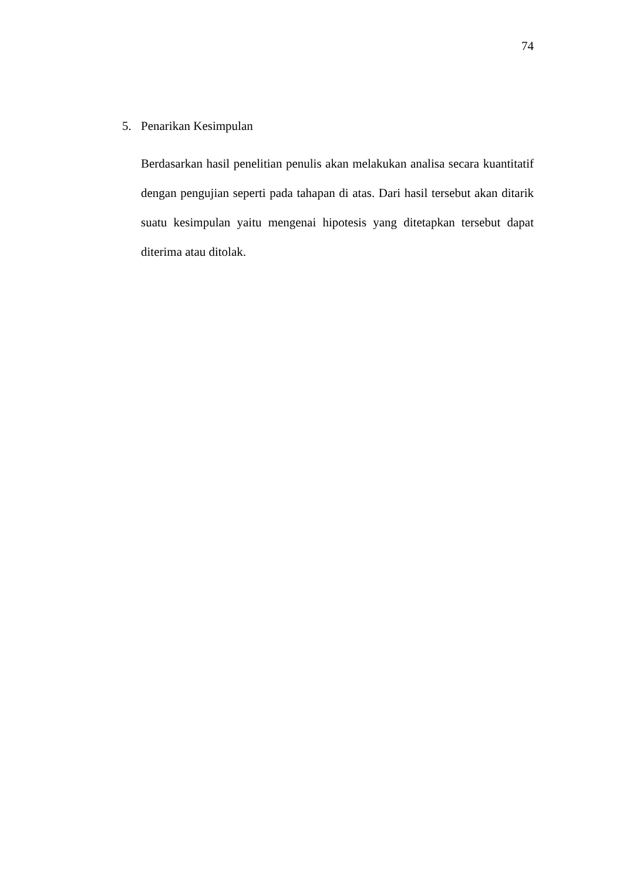74
5. Penarikan Kesimpulan
Berdasarkan hasil penelitian penulis akan melakukan analisa secara kuantitatif dengan pengujian seperti pada tahapan di atas. Dari hasil tersebut akan ditarik suatu kesimpulan yaitu mengenai hipotesis yang ditetapkan tersebut dapat diterima atau ditolak.